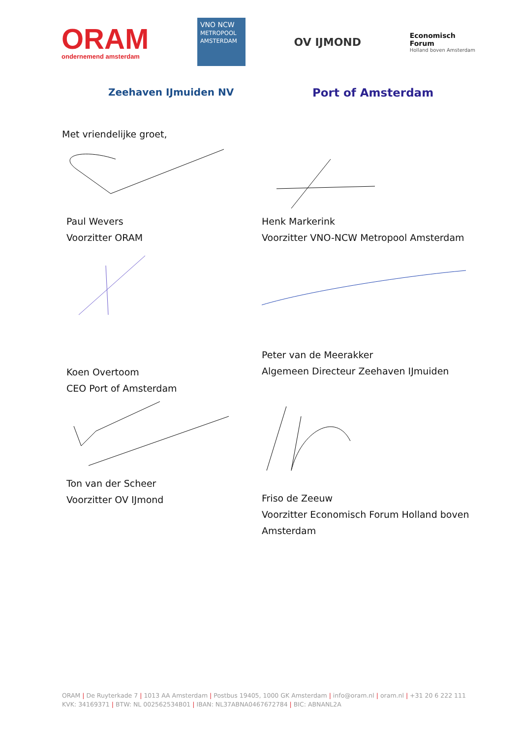ORAM
ondernemend amsterdam
VNO NCW
METROPOOL AMSTERDAM
OV IJMOND
Economisch
Forum
Holland boven Amsterdam
Zeehaven IJmuiden NV
Port of Amsterdam
Met vriendelijke groet,
Paul Wevers
Voorzitter ORAM
Henk Markerink
Voorzitter VNO-NCW Metropool Amsterdam
Koen Overtoom
CEO Port of Amsterdam
Peter van de Meerakker
Algemeen Directeur Zeehaven IJmuiden
Ton van der Scheer
Voorzitter OV IJmond
Friso de Zeeuw
Voorzitter Economisch Forum Holland boven
Amsterdam
ORAM | De Ruyterkade 7 | 1013 AA Amsterdam | Postbus 19405, 1000 GK Amsterdam | info@oram.nl | oram.nl | +31 20 6 222 111
KVK: 34169371 | BTW: NL 002562534B01 | IBAN: NL37ABNA0467672784 | BIC: ABNANL2A